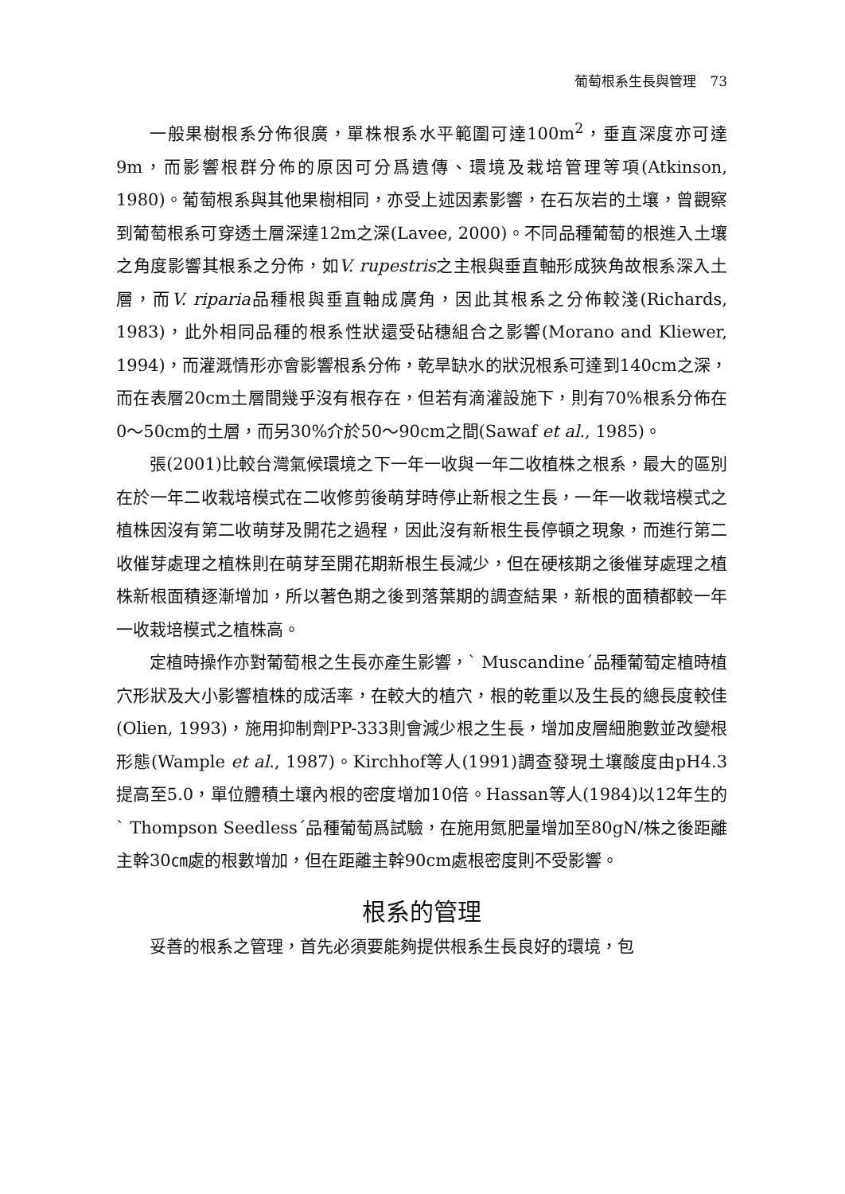葡萄根系生長與管理　73
一般果樹根系分佈很廣，單株根系水平範圍可達100m<sup>2</sup>，垂直深度亦可達9m，而影響根群分佈的原因可分爲遺傳、環境及栽培管理等項(Atkinson, 1980)。葡萄根系與其他果樹相同，亦受上述因素影響，在石灰岩的土壤，曾觀察到葡萄根系可穿透土層深達12m之深(Lavee, 2000)。不同品種葡萄的根進入土壤之角度影響其根系之分佈，如V. rupestris之主根與垂直軸形成狹角故根系深入土層，而V. riparia品種根與垂直軸成廣角，因此其根系之分佈較淺(Richards, 1983)，此外相同品種的根系性狀還受砧穗組合之影響(Morano and Kliewer, 1994)，而灌溉情形亦會影響根系分佈，乾旱缺水的狀況根系可達到140cm之深，而在表層20cm土層間幾乎沒有根存在，但若有滴灌設施下，則有70%根系分佈在0～50cm的土層，而另30%介於50～90cm之間(Sawaf et al., 1985)。
張(2001)比較台灣氣候環境之下一年一收與一年二收植株之根系，最大的區別在於一年二收栽培模式在二收修剪後萌芽時停止新根之生長，一年一收栽培模式之植株因沒有第二收萌芽及開花之過程，因此沒有新根生長停頓之現象，而進行第二收催芽處理之植株則在萌芽至開花期新根生長減少，但在硬核期之後催芽處理之植株新根面積逐漸增加，所以著色期之後到落葉期的調查結果，新根的面積都較一年一收栽培模式之植株高。
定植時操作亦對葡萄根之生長亦產生影響，` Muscandine´品種葡萄定植時植穴形狀及大小影響植株的成活率，在較大的植穴，根的乾重以及生長的總長度較佳(Olien, 1993)，施用抑制劑PP-333則會減少根之生長，增加皮層細胞數並改變根形態(Wample et al., 1987)。Kirchhof等人(1991)調查發現土壤酸度由pH4.3提高至5.0，單位體積土壤內根的密度增加10倍。Hassan等人(1984)以12年生的` Thompson Seedless´品種葡萄爲試驗，在施用氮肥量增加至80gN/株之後距離主幹30㎝處的根數增加，但在距離主幹90cm處根密度則不受影響。
根系的管理
妥善的根系之管理，首先必須要能夠提供根系生長良好的環境，包